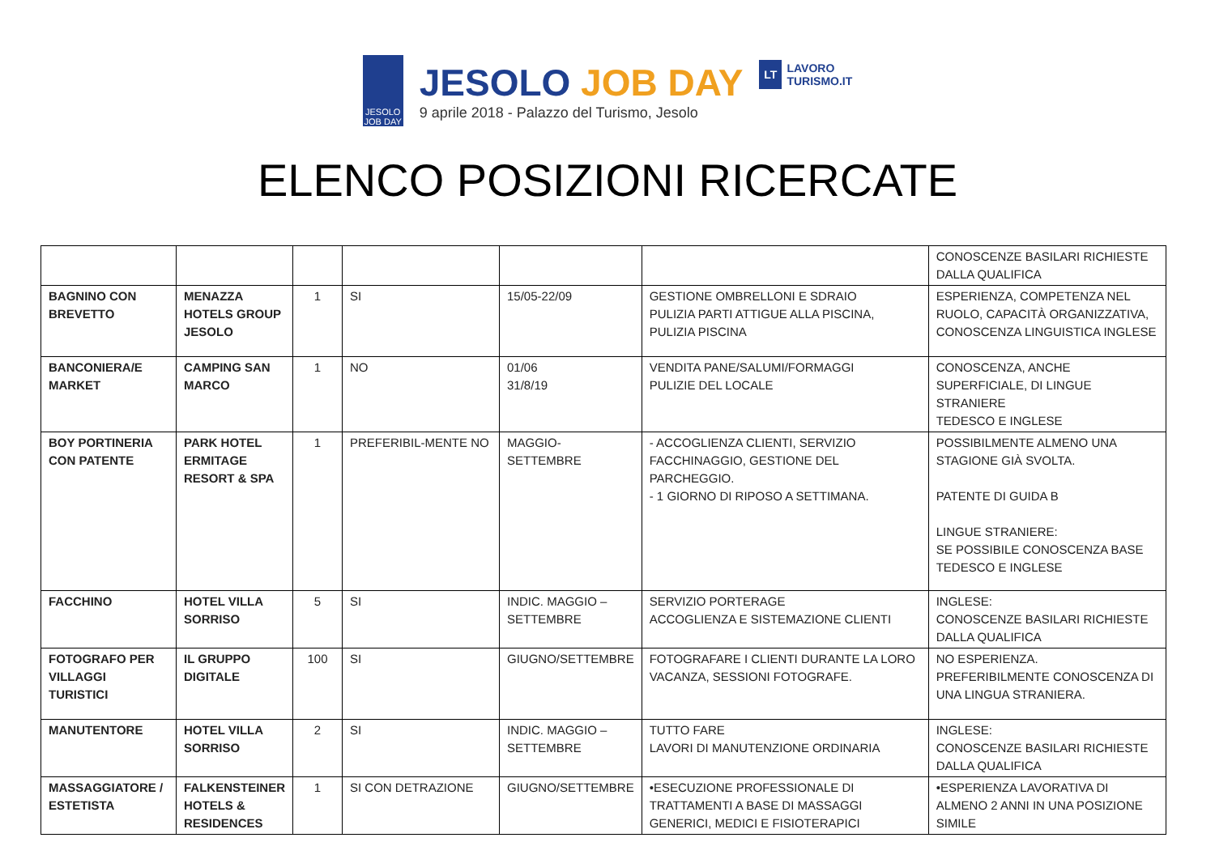JESOLO
JOB DAY
JESOLO JOB DAY
9 aprile 2018 - Palazzo del Turismo, Jesolo
LT LAVORO
TURISMO.IT
ELENCO POSIZIONI RICERCATE
| | | | | | | CONOSCENZE BASILARI RICHIESTE DALLA QUALIFICA |
| BAGNINO CON BREVETTO | MENAZZA HOTELS GROUP JESOLO | 1 | SI | 15/05-22/09 | GESTIONE OMBRELLONI E SDRAIO PULIZIA PARTI ATTIGUE ALLA PISCINA, PULIZIA PISCINA | ESPERIENZA, COMPETENZA NEL RUOLO, CAPACITÀ ORGANIZZATIVA, CONOSCENZA LINGUISTICA INGLESE |
| BANCONIERA/E MARKET | CAMPING SAN MARCO | 1 | NO | 01/06 31/8/19 | VENDITA PANE/SALUMI/FORMAGGI PULIZIE DEL LOCALE | CONOSCENZA, ANCHE SUPERFICIALE, DI LINGUE STRANIERE TEDESCO E INGLESE |
| BOY PORTINERIA CON PATENTE | PARK HOTEL ERMITAGE RESORT & SPA | 1 | PREFERIBIL-MENTE NO | MAGGIO-SETTEMBRE | - ACCOGLIENZA CLIENTI, SERVIZIO FACCHINAGGIO, GESTIONE DEL PARCHEGGIO. - 1 GIORNO DI RIPOSO A SETTIMANA. | POSSIBILMENTE ALMENO UNA STAGIONE GIÀ SVOLTA. PATENTE DI GUIDA B LINGUE STRANIERE: SE POSSIBILE CONOSCENZA BASE TEDESCO E INGLESE |
| FACCHINO | HOTEL VILLA SORRISO | 5 | SI | INDIC. MAGGIO – SETTEMBRE | SERVIZIO PORTERAGE ACCOGLIENZA E SISTEMAZIONE CLIENTI | INGLESE: CONOSCENZE BASILARI RICHIESTE DALLA QUALIFICA |
| FOTOGRAFO PER VILLAGGI TURISTICI | IL GRUPPO DIGITALE | 100 | SI | GIUGNO/SETTEMBRE | FOTOGRAFARE I CLIENTI DURANTE LA LORO VACANZA, SESSIONI FOTOGRAFE. | NO ESPERIENZA. PREFERIBILMENTE CONOSCENZA DI UNA LINGUA STRANIERA. |
| MANUTENTORE | HOTEL VILLA SORRISO | 2 | SI | INDIC. MAGGIO – SETTEMBRE | TUTTO FARE LAVORI DI MANUTENZIONE ORDINARIA | INGLESE: CONOSCENZE BASILARI RICHIESTE DALLA QUALIFICA |
| MASSAGGIATORE / ESTETISTA | FALKENSTEINER HOTELS & RESIDENCES | 1 | SI CON DETRAZIONE | GIUGNO/SETTEMBRE | •ESECUZIONE PROFESSIONALE DI TRATTAMENTI A BASE DI MASSAGGI GENERICI, MEDICI E FISIOTERAPICI | •ESPERIENZA LAVORATIVA DI ALMENO 2 ANNI IN UNA POSIZIONE SIMILE |